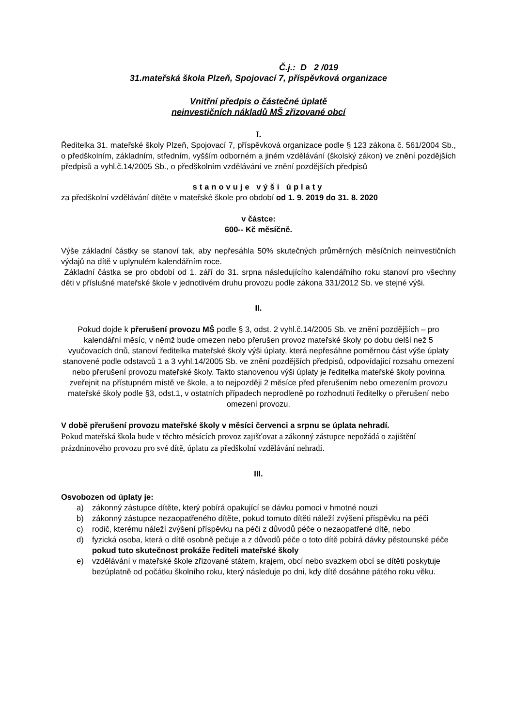Č.j.: D 2 /019
31.mateřská škola Plzeň, Spojovací 7, příspěvková organizace
Vnitřní předpis o částečné úplatě
neinvestičních nákladů MŠ zřizované obcí
I.
Ředitelka 31. mateřské školy Plzeň, Spojovací 7, příspěvková organizace podle § 123 zákona č. 561/2004 Sb., o předškolním, základním, středním, vyšším odborném a jiném vzdělávání (školský zákon) ve znění pozdějších předpisů a vyhl.č.14/2005 Sb., o předškolním vzdělávání ve znění pozdějších předpisů
stanovuje výši úplaty
za předškolní vzdělávání dítěte v mateřské škole pro období od 1. 9. 2019 do 31. 8. 2020
v částce:
600-- Kč měsíčně.
Výše základní částky se stanoví tak, aby nepřesáhla 50% skutečných průměrných měsíčních neinvestičních výdajů na dítě v uplynulém kalendářním roce.
Základní částka se pro období od 1. září do 31. srpna následujícího kalendářního roku stanoví pro všechny děti v příslušné mateřské škole v jednotlivém druhu provozu podle zákona 331/2012 Sb. ve stejné výši.
II.
Pokud dojde k přerušení provozu MŠ podle § 3, odst. 2 vyhl.č.14/2005 Sb. ve znění pozdějších – pro kalendářní měsíc, v němž bude omezen nebo přerušen provoz mateřské školy po dobu delší než 5 vyučovacích dnů, stanoví ředitelka mateřské školy výši úplaty, která nepřesáhne poměrnou část výše úplaty stanovené podle odstavců 1 a 3 vyhl.14/2005 Sb. ve znění pozdějších předpisů, odpovídající rozsahu omezení nebo přerušení provozu mateřské školy. Takto stanovenou výši úplaty je ředitelka mateřské školy povinna zveřejnit na přístupném místě ve škole, a to nejpozději 2 měsíce před přerušením nebo omezením provozu mateřské školy podle §3, odst.1, v ostatních případech neprodleně po rozhodnutí ředitelky o přerušení nebo omezení provozu.
V době přerušení provozu mateřské školy v měsíci červenci a srpnu se úplata nehradí.
Pokud mateřská škola bude v těchto měsících provoz zajišťovat a zákonný zástupce nepožádá o zajištění prázdninového provozu pro své dítě, úplatu za předškolní vzdělávání nehradí.
III.
Osvobozen od úplaty je:
a) zákonný zástupce dítěte, který pobírá opakující se dávku pomoci v hmotné nouzi
b) zákonný zástupce nezaopatřeného dítěte, pokud tomuto dítěti náleží zvýšení příspěvku na péči
c) rodič, kterému náleží zvýšení příspěvku na péči z důvodů péče o nezaopatřené dítě, nebo
d) fyzická osoba, která o dítě osobně pečuje a z důvodů péče o toto dítě pobírá dávky pěstounské péče
pokud tuto skutečnost prokáže řediteli mateřské školy
e) vzdělávání v mateřské škole zřizované státem, krajem, obcí nebo svazkem obcí se dítěti poskytuje bezúplatně od počátku školního roku, který následuje po dni, kdy dítě dosáhne pátého roku věku.